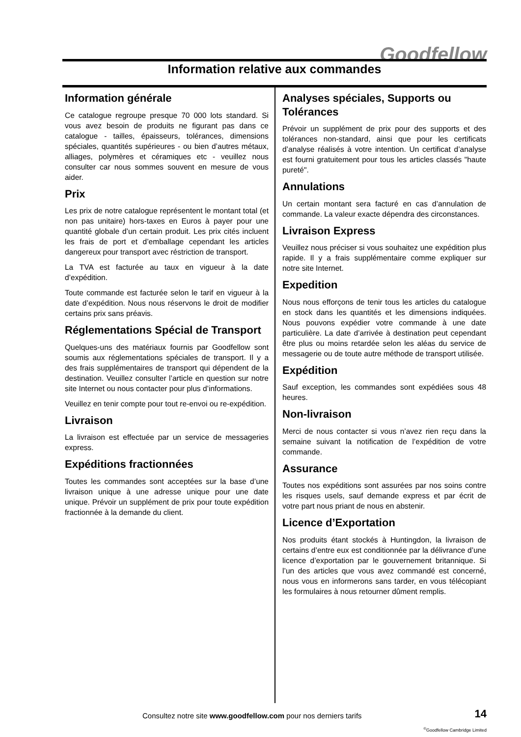Goodfellow
Information relative aux commandes
Information générale
Ce catalogue regroupe presque 70 000 lots standard. Si vous avez besoin de produits ne figurant pas dans ce catalogue - tailles, épaisseurs, tolérances, dimensions spéciales, quantités supérieures - ou bien d’autres métaux, alliages, polymères et céramiques etc - veuillez nous consulter car nous sommes souvent en mesure de vous aider.
Prix
Les prix de notre catalogue représentent le montant total (et non pas unitaire) hors-taxes en Euros à payer pour une quantité globale d’un certain produit. Les prix cités incluent les frais de port et d’emballage cependant les articles dangereux pour transport avec réstriction de transport.
La TVA est facturée au taux en vigueur à la date d’expédition.
Toute commande est facturée selon le tarif en vigueur à la date d’expédition. Nous nous réservons le droit de modifier certains prix sans préavis.
Réglementations Spécial de Transport
Quelques-uns des matériaux fournis par Goodfellow sont soumis aux réglementations spéciales de transport. Il y a des frais supplémentaires de transport qui dépendent de la destination. Veuillez consulter l’article en question sur notre site Internet ou nous contacter pour plus d’informations.
Veuillez en tenir compte pour tout re-envoi ou re-expédition.
Livraison
La livraison est effectuée par un service de messageries express.
Expéditions fractionnées
Toutes les commandes sont acceptées sur la base d’une livraison unique à une adresse unique pour une date unique. Prévoir un supplément de prix pour toute expédition fractionnée à la demande du client.
Analyses spéciales, Supports ou Tolérances
Prévoir un supplément de prix pour des supports et des tolérances non-standard, ainsi que pour les certificats d’analyse réalisés à votre intention. Un certificat d’analyse est fourni gratuitement pour tous les articles classés "haute pureté".
Annulations
Un certain montant sera facturé en cas d’annulation de commande. La valeur exacte dépendra des circonstances.
Livraison Express
Veuillez nous préciser si vous souhaitez une expédition plus rapide. Il y a frais supplémentaire comme expliquer sur notre site Internet.
Expedition
Nous nous efforçons de tenir tous les articles du catalogue en stock dans les quantités et les dimensions indiquées. Nous pouvons expédier votre commande à une date particulière. La date d’arrivée à destination peut cependant être plus ou moins retardée selon les aléas du service de messagerie ou de toute autre méthode de transport utilisée.
Expédition
Sauf exception, les commandes sont expédiées sous 48 heures.
Non-livraison
Merci de nous contacter si vous n’avez rien reçu dans la semaine suivant la notification de l’expédition de votre commande.
Assurance
Toutes nos expéditions sont assurées par nos soins contre les risques usels, sauf demande express et par écrit de votre part nous priant de nous en abstenir.
Licence d’Exportation
Nos produits étant stockés à Huntingdon, la livraison de certains d’entre eux est conditionnée par la délivrance d’une licence d’exportation par le gouvernement britannique. Si l’un des articles que vous avez commandé est concerné, nous vous en informerons sans tarder, en vous télécopiant les formulaires à nous retourner dûment remplis.
Consultez notre site www.goodfellow.com pour nos derniers tarifs
14
<sup>©</sup>Goodfellow Cambridge Limited